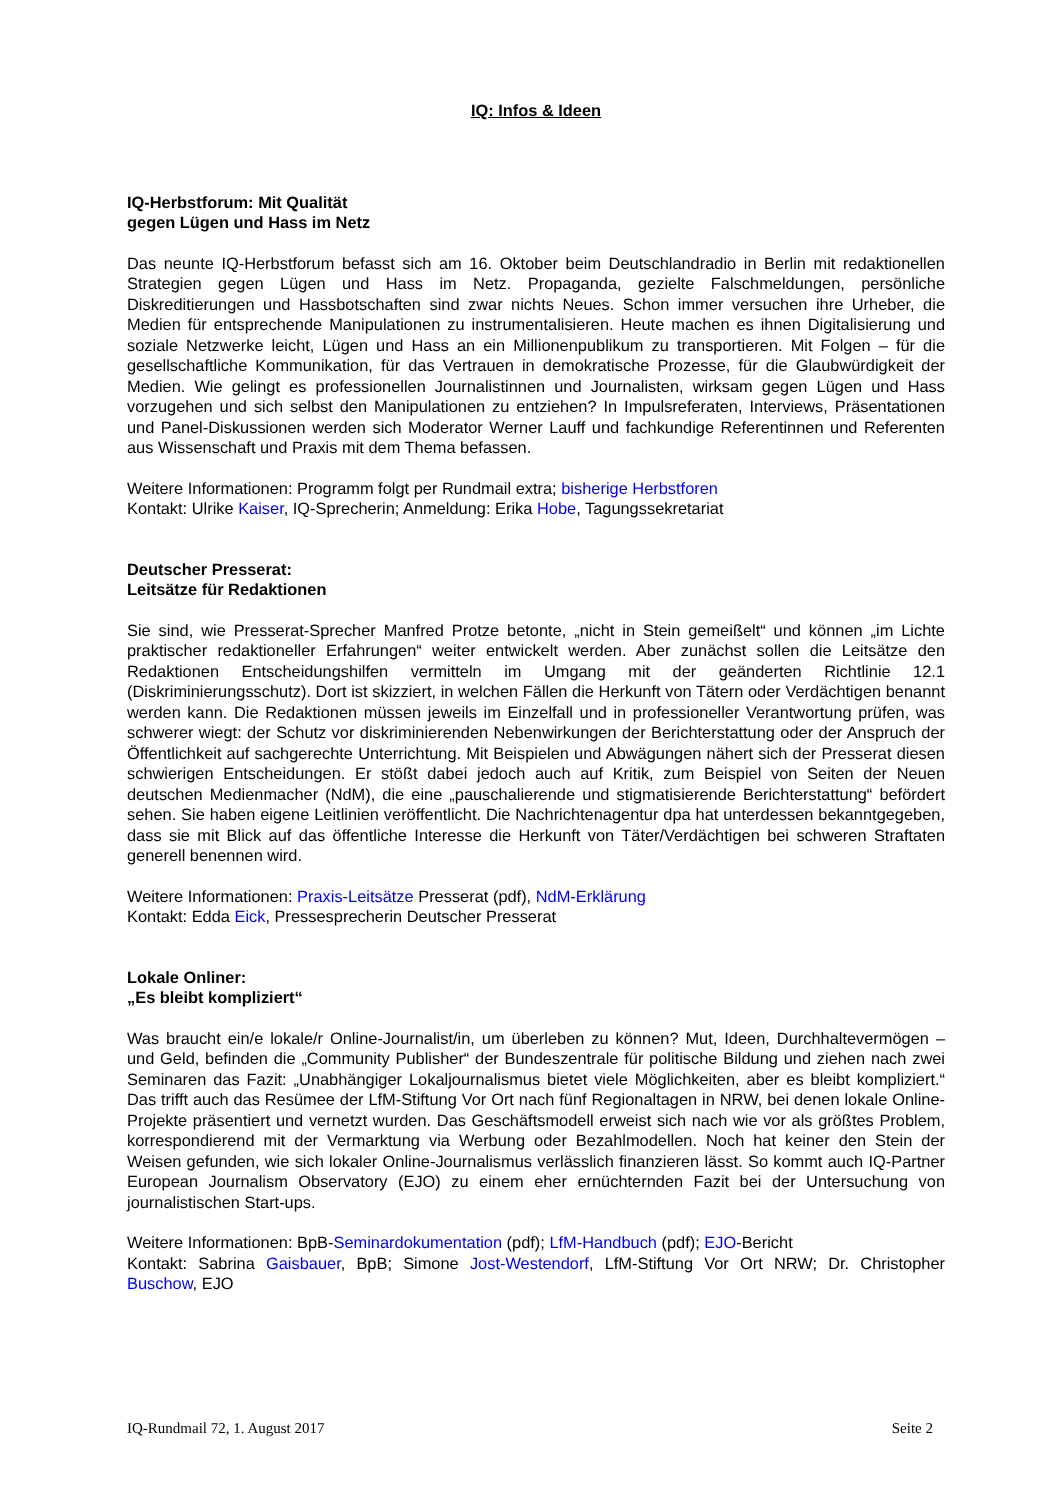IQ: Infos & Ideen
IQ-Herbstforum: Mit Qualität
gegen Lügen und Hass im Netz
Das neunte IQ-Herbstforum befasst sich am 16. Oktober beim Deutschlandradio in Berlin mit redaktionellen Strategien gegen Lügen und Hass im Netz. Propaganda, gezielte Falschmeldungen, persönliche Diskreditierungen und Hassbotschaften sind zwar nichts Neues. Schon immer versuchen ihre Urheber, die Medien für entsprechende Manipulationen zu instrumentalisieren. Heute machen es ihnen Digitalisierung und soziale Netzwerke leicht, Lügen und Hass an ein Millionenpublikum zu transportieren. Mit Folgen – für die gesellschaftliche Kommunikation, für das Vertrauen in demokratische Prozesse, für die Glaubwürdigkeit der Medien. Wie gelingt es professionellen Journalistinnen und Journalisten, wirksam gegen Lügen und Hass vorzugehen und sich selbst den Manipulationen zu entziehen? In Impulsreferaten, Interviews, Präsentationen und Panel-Diskussionen werden sich Moderator Werner Lauff und fachkundige Referentinnen und Referenten aus Wissenschaft und Praxis mit dem Thema befassen.
Weitere Informationen: Programm folgt per Rundmail extra; bisherige Herbstforen
Kontakt: Ulrike Kaiser, IQ-Sprecherin; Anmeldung: Erika Hobe, Tagungssekretariat
Deutscher Presserat:
Leitsätze für Redaktionen
Sie sind, wie Presserat-Sprecher Manfred Protze betonte, „nicht in Stein gemeißelt“ und können „im Lichte praktischer redaktioneller Erfahrungen“ weiter entwickelt werden. Aber zunächst sollen die Leitsätze den Redaktionen Entscheidungshilfen vermitteln im Umgang mit der geänderten Richtlinie 12.1 (Diskriminierungsschutz). Dort ist skizziert, in welchen Fällen die Herkunft von Tätern oder Verdächtigen benannt werden kann. Die Redaktionen müssen jeweils im Einzelfall und in professioneller Verantwortung prüfen, was schwerer wiegt: der Schutz vor diskriminierenden Nebenwirkungen der Berichterstattung oder der Anspruch der Öffentlichkeit auf sachgerechte Unterrichtung. Mit Beispielen und Abwägungen nähert sich der Presserat diesen schwierigen Entscheidungen. Er stößt dabei jedoch auch auf Kritik, zum Beispiel von Seiten der Neuen deutschen Medienmacher (NdM), die eine „pauschalierende und stigmatisierende Berichterstattung“ befördert sehen. Sie haben eigene Leitlinien veröffentlicht. Die Nachrichtenagentur dpa hat unterdessen bekanntgegeben, dass sie mit Blick auf das öffentliche Interesse die Herkunft von Täter/Verdächtigen bei schweren Straftaten generell benennen wird.
Weitere Informationen: Praxis-Leitsätze Presserat (pdf), NdM-Erklärung
Kontakt: Edda Eick, Pressesprecherin Deutscher Presserat
Lokale Onliner:
„Es bleibt kompliziert“
Was braucht ein/e lokale/r Online-Journalist/in, um überleben zu können? Mut, Ideen, Durchhaltevermögen – und Geld, befinden die „Community Publisher“ der Bundeszentrale für politische Bildung und ziehen nach zwei Seminaren das Fazit: „Unabhängiger Lokaljournalismus bietet viele Möglichkeiten, aber es bleibt kompliziert.“ Das trifft auch das Resümee der LfM-Stiftung Vor Ort nach fünf Regionaltagen in NRW, bei denen lokale Online-Projekte präsentiert und vernetzt wurden. Das Geschäftsmodell erweist sich nach wie vor als größtes Problem, korrespondierend mit der Vermarktung via Werbung oder Bezahlmodellen. Noch hat keiner den Stein der Weisen gefunden, wie sich lokaler Online-Journalismus verlässlich finanzieren lässt. So kommt auch IQ-Partner European Journalism Observatory (EJO) zu einem eher ernüchternden Fazit bei der Untersuchung von journalistischen Start-ups.
Weitere Informationen: BpB-Seminardokumentation (pdf); LfM-Handbuch (pdf); EJO-Bericht
Kontakt: Sabrina Gaisbauer, BpB; Simone Jost-Westendorf, LfM-Stiftung Vor Ort NRW; Dr. Christopher Buschow, EJO
IQ-Rundmail 72, 1. August 2017 Seite 2